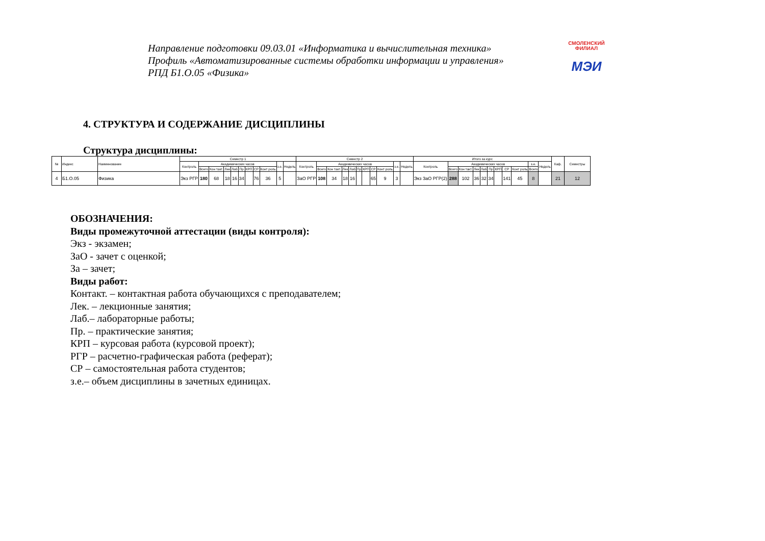Направление подготовки 09.03.01 «Информатика и вычислительная техника»
Профиль «Автоматизированные системы обработки информации и управления»
РПД Б1.О.05 «Физика»
СМОЛЕНСКИЙ
ФИЛИАЛ
МЭИ
4. СТРУКТУРА И СОДЕРЖАНИЕ ДИСЦИПЛИНЫ
Структура дисциплины:
| № | Индекс | Наименование | Семестр 1 | | | | | | | | | | | Семестр 2 | | | | | | | | | | | Итого за курс | | | | | | | | | | | Каф. | Семестры |
| --- | --- | --- | --- | --- | --- | --- | --- | --- | --- | --- | --- | --- | --- | --- | --- | --- | --- | --- | --- | --- | --- | --- | --- | --- | --- | --- | --- | --- | --- | --- | --- | --- | --- | --- | --- | --- | --- |
| | | | Контроль | Академических часов | | | | | | | | з.е. | Недель | Контроль | Академических часов | | | | | | | | з.е. | Недель | Контроль | Академических часов | | | | | | | | з.е. | Недель | | |
| | | | | Всего | Кон такт. | Лек | Лаб | Пр | КРП | СР | Конт роль | | | | Всего | Кон такт. | Лек | Лаб | Пр | КРП | СР | Конт роль | | | | Всего | Кон такт. | Лек | Лаб | Пр | КРП | СР | Конт роль | Всего | | | |
| 4 | Б1.О.05 | Физика | Экз РГР | 180 | 68 | 18 | 16 | 34 | | 76 | 36 | 5 | | ЗаО РГР | 108 | 34 | 18 | 16 | | | 65 | 9 | 3 | | Экз ЗаО РГР(2) | 288 | 102 | 36 | 32 | 34 | | 141 | 45 | 8 | | 21 | 12 |
ОБОЗНАЧЕНИЯ:
Виды промежуточной аттестации (виды контроля):
Экз - экзамен;
ЗаО - зачет с оценкой;
За – зачет;
Виды работ:
Контакт. – контактная работа обучающихся с преподавателем;
Лек. – лекционные занятия;
Лаб.– лабораторные работы;
Пр. – практические занятия;
КРП – курсовая работа (курсовой проект);
РГР – расчетно-графическая работа (реферат);
СР – самостоятельная работа студентов;
з.е.– объем дисциплины в зачетных единицах.